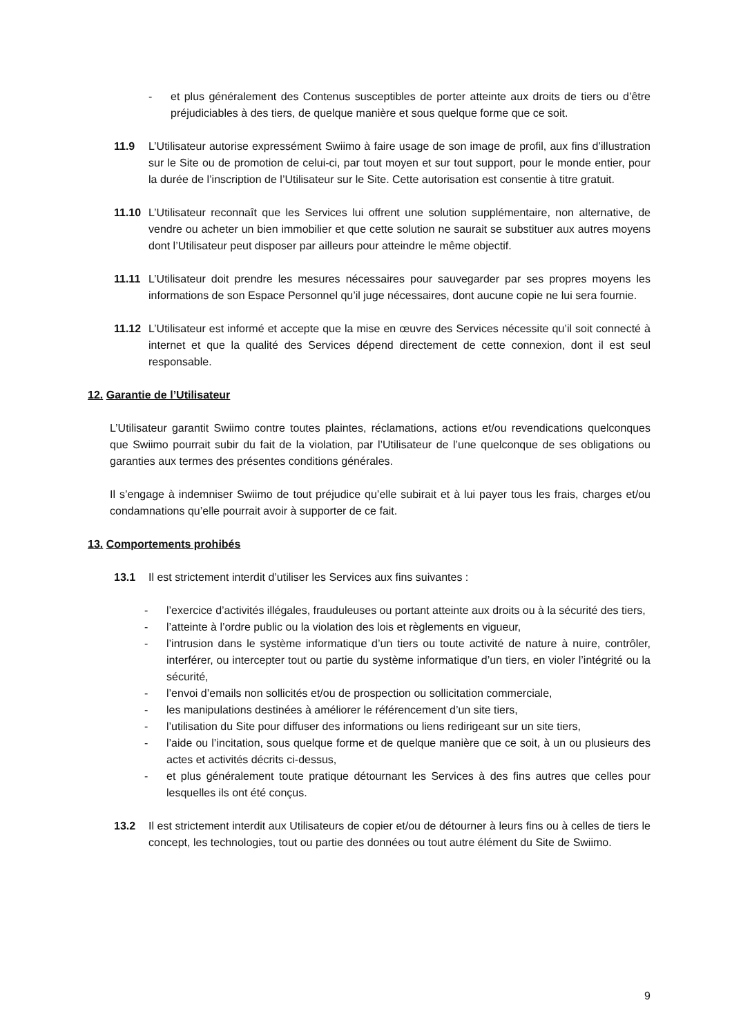- et plus généralement des Contenus susceptibles de porter atteinte aux droits de tiers ou d’être préjudiciables à des tiers, de quelque manière et sous quelque forme que ce soit.
11.9 L’Utilisateur autorise expressément Swiimo à faire usage de son image de profil, aux fins d’illustration sur le Site ou de promotion de celui-ci, par tout moyen et sur tout support, pour le monde entier, pour la durée de l’inscription de l’Utilisateur sur le Site. Cette autorisation est consentie à titre gratuit.
11.10 L’Utilisateur reconnaît que les Services lui offrent une solution supplémentaire, non alternative, de vendre ou acheter un bien immobilier et que cette solution ne saurait se substituer aux autres moyens dont l’Utilisateur peut disposer par ailleurs pour atteindre le même objectif.
11.11 L’Utilisateur doit prendre les mesures nécessaires pour sauvegarder par ses propres moyens les informations de son Espace Personnel qu’il juge nécessaires, dont aucune copie ne lui sera fournie.
11.12 L’Utilisateur est informé et accepte que la mise en œuvre des Services nécessite qu’il soit connecté à internet et que la qualité des Services dépend directement de cette connexion, dont il est seul responsable.
12. Garantie de l’Utilisateur
L’Utilisateur garantit Swiimo contre toutes plaintes, réclamations, actions et/ou revendications quelconques que Swiimo pourrait subir du fait de la violation, par l’Utilisateur de l’une quelconque de ses obligations ou garanties aux termes des présentes conditions générales.
Il s’engage à indemniser Swiimo de tout préjudice qu’elle subirait et à lui payer tous les frais, charges et/ou condamnations qu’elle pourrait avoir à supporter de ce fait.
13. Comportements prohibés
13.1 Il est strictement interdit d’utiliser les Services aux fins suivantes :
- l’exercice d’activités illégales, frauduleuses ou portant atteinte aux droits ou à la sécurité des tiers,
- l’atteinte à l’ordre public ou la violation des lois et règlements en vigueur,
- l’intrusion dans le système informatique d’un tiers ou toute activité de nature à nuire, contrôler, interférer, ou intercepter tout ou partie du système informatique d’un tiers, en violer l’intégrité ou la sécurité,
- l’envoi d’emails non sollicités et/ou de prospection ou sollicitation commerciale,
- les manipulations destinées à améliorer le référencement d’un site tiers,
- l’utilisation du Site pour diffuser des informations ou liens redirigeant sur un site tiers,
- l’aide ou l’incitation, sous quelque forme et de quelque manière que ce soit, à un ou plusieurs des actes et activités décrits ci-dessus,
- et plus généralement toute pratique détournant les Services à des fins autres que celles pour lesquelles ils ont été conçus.
13.2 Il est strictement interdit aux Utilisateurs de copier et/ou de détourner à leurs fins ou à celles de tiers le concept, les technologies, tout ou partie des données ou tout autre élément du Site de Swiimo.
9